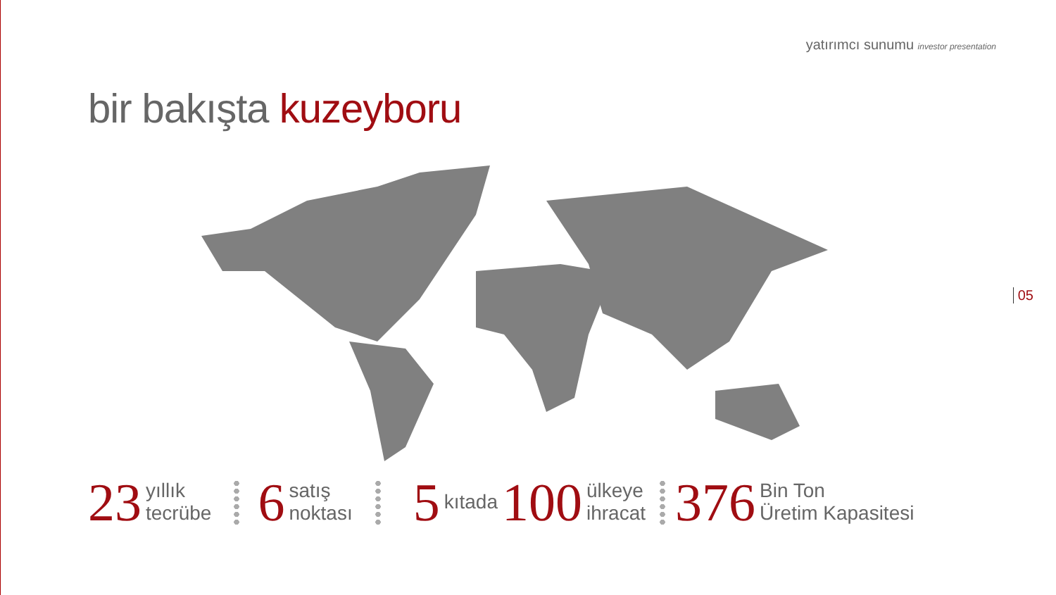yatırımcı sunumu investor presentation
bir bakışta kuzeyboru
05
23 yıllık
tecrübe 6 satış
noktası 5 kıtada 100 ülkeye
ihracat 376 Bin Ton
Üretim Kapasitesi